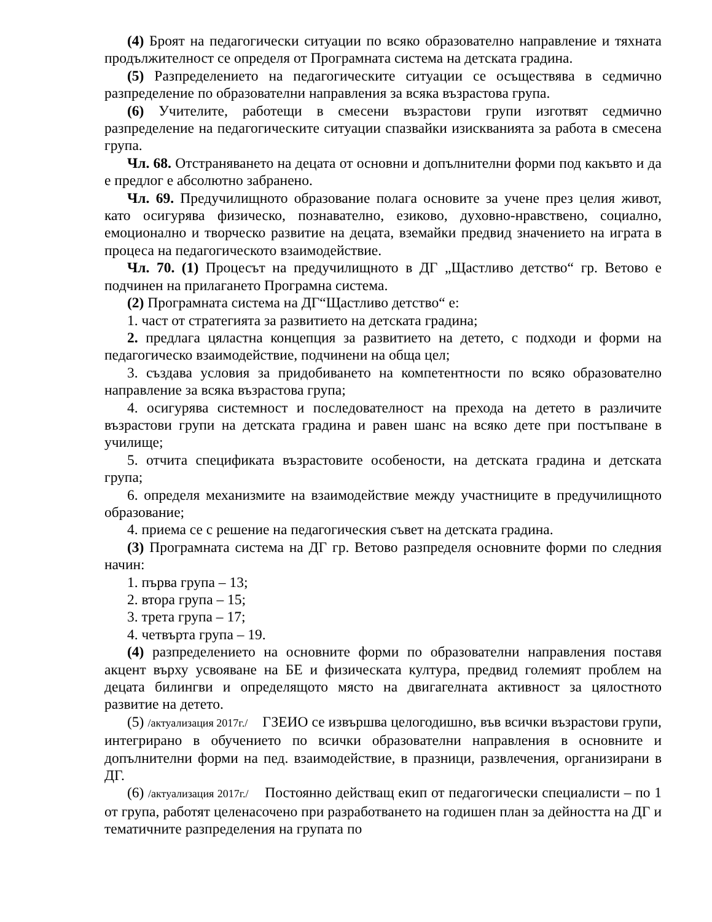(4) Броят на педагогически ситуации по всяко образователно направление и тяхната продължителност се определя от Програмната система на детската градина.
(5) Разпределението на педагогическите ситуации се осъществява в седмично разпределение по образователни направления за всяка възрастова група.
(6) Учителите, работещи в смесени възрастови групи изготвят седмично разпределение на педагогическите ситуации спазвайки изискванията за работа в смесена група.
Чл. 68. Отстраняването на децата от основни и допълнителни форми под какъвто и да е предлог е абсолютно забранено.
Чл. 69. Предучилищното образование полага основите за учене през целия живот, като осигурява физическо, познавателно, езиково, духовно-нравствено, социално, емоционално и творческо развитие на децата, вземайки предвид значението на играта в процеса на педагогическото взаимодействие.
Чл. 70. (1) Процесът на предучилищното в ДГ „Щастливо детство“ гр. Ветово е подчинен на прилагането Програмна система.
(2) Програмната система на ДГ“Щастливо детство“ е:
1. част от стратегията за развитието на детската градина;
2. предлага цяластна концепция за развитието на детето, с подходи и форми на педагогическо взаимодействие, подчинени на обща цел;
3. създава условия за придобиването на компетентности по всяко образователно направление за всяка възрастова група;
4. осигурява системност и последователност на прехода на детето в различите възрастови групи на детската градина и равен шанс на всяко дете при постъпване в училище;
5. отчита спецификата възрастовите особености, на детската градина и детската група;
6. определя механизмите на взаимодействие между участниците в предучилищното образование;
4. приема се с решение на педагогическия съвет на детската градина.
(3) Програмната система на ДГ гр. Ветово разпределя основните форми по следния начин:
1. първа група – 13;
2. втора група – 15;
3. трета група – 17;
4. четвърта група – 19.
(4) разпределението на основните форми по образователни направления поставя акцент върху усвояване на БЕ и физическата култура, предвид големият проблем на децата билингви и определящото място на двигагелната активност за цялостното развитие на детето.
(5) /актуализация 2017г./ ГЗЕИО се извършва целогодишно, във всички възрастови групи, интегрирано в обучението по всички образователни направления в основните и допълнителни форми на пед. взаимодействие, в празници, развлечения, организирани в ДГ.
(6) /актуализация 2017г./ Постоянно действащ екип от педагогически специалисти – по 1 от група, работят целенасочено при разработването на годишен план за дейността на ДГ и тематичните разпределения на групата по